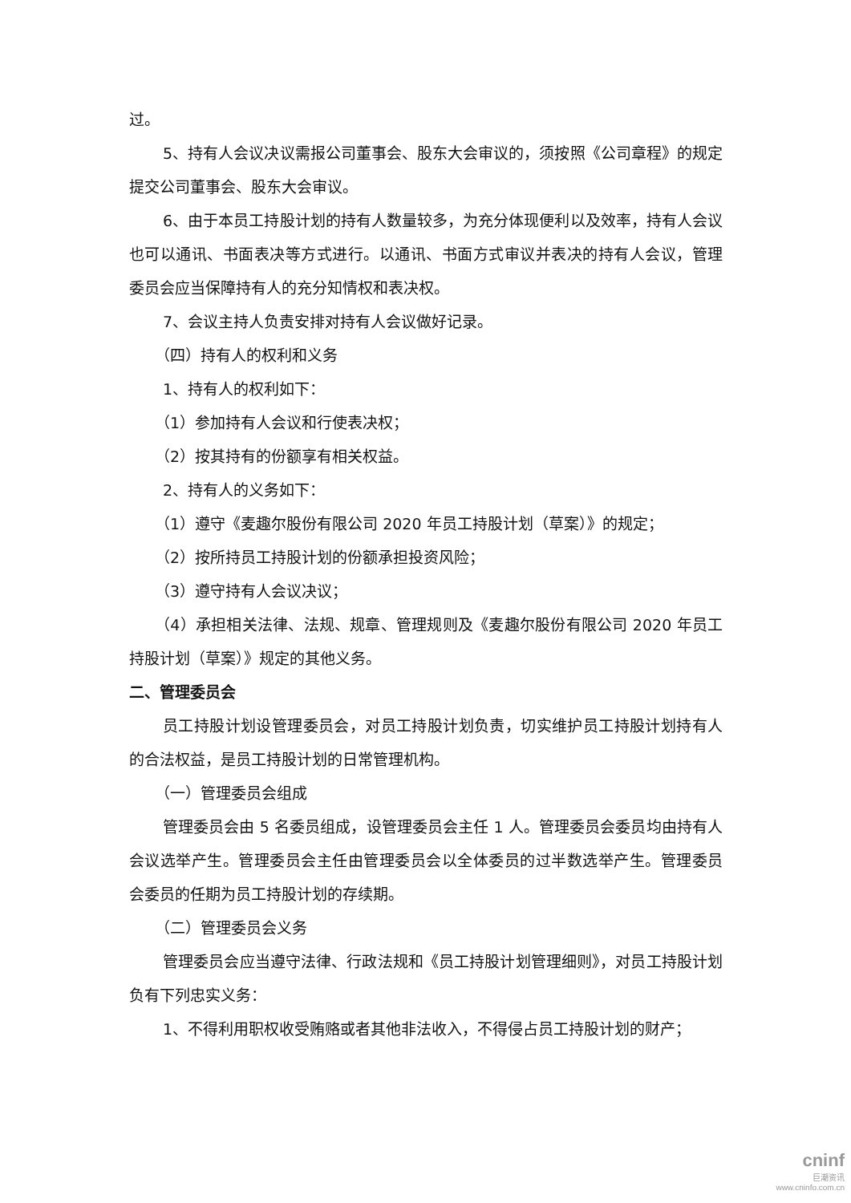过。
5、持有人会议决议需报公司董事会、股东大会审议的，须按照《公司章程》的规定提交公司董事会、股东大会审议。
6、由于本员工持股计划的持有人数量较多，为充分体现便利以及效率，持有人会议也可以通讯、书面表决等方式进行。以通讯、书面方式审议并表决的持有人会议，管理委员会应当保障持有人的充分知情权和表决权。
7、会议主持人负责安排对持有人会议做好记录。
（四）持有人的权利和义务
1、持有人的权利如下：
（1）参加持有人会议和行使表决权；
（2）按其持有的份额享有相关权益。
2、持有人的义务如下：
（1）遵守《麦趣尔股份有限公司 2020 年员工持股计划（草案）》的规定；
（2）按所持员工持股计划的份额承担投资风险；
（3）遵守持有人会议决议；
（4）承担相关法律、法规、规章、管理规则及《麦趣尔股份有限公司 2020 年员工持股计划（草案）》规定的其他义务。
二、管理委员会
员工持股计划设管理委员会，对员工持股计划负责，切实维护员工持股计划持有人的合法权益，是员工持股计划的日常管理机构。
（一）管理委员会组成
管理委员会由 5 名委员组成，设管理委员会主任 1 人。管理委员会委员均由持有人会议选举产生。管理委员会主任由管理委员会以全体委员的过半数选举产生。管理委员会委员的任期为员工持股计划的存续期。
（二）管理委员会义务
管理委员会应当遵守法律、行政法规和《员工持股计划管理细则》，对员工持股计划负有下列忠实义务：
1、不得利用职权收受贿赂或者其他非法收入，不得侵占员工持股计划的财产；
cninf
巨潮资讯
www.cninfo.com.cn